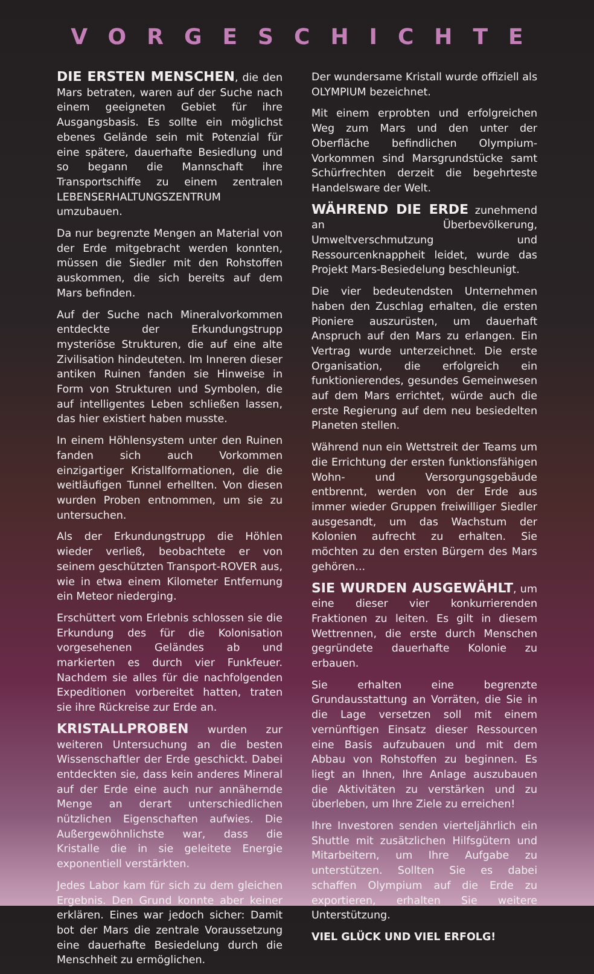VORGESCHICHTE
DIE ERSTEN MENSCHEN, die den Mars betraten, waren auf der Suche nach einem geeigneten Gebiet für ihre Ausgangsbasis. Es sollte ein möglichst ebenes Gelände sein mit Potenzial für eine spätere, dauerhafte Besiedlung und so begann die Mannschaft ihre Transportschiffe zu einem zentralen LEBENSERHALTUNGSZENTRUM umzubauen.
Da nur begrenzte Mengen an Material von der Erde mitgebracht werden konnten, müssen die Siedler mit den Rohstoffen auskommen, die sich bereits auf dem Mars befinden.
Auf der Suche nach Mineralvorkommen entdeckte der Erkundungstrupp mysteriöse Strukturen, die auf eine alte Zivilisation hindeuteten. Im Inneren dieser antiken Ruinen fanden sie Hinweise in Form von Strukturen und Symbolen, die auf intelligentes Leben schließen lassen, das hier existiert haben musste.
In einem Höhlensystem unter den Ruinen fanden sich auch Vorkommen einzigartiger Kristallformationen, die die weitläufigen Tunnel erhellten. Von diesen wurden Proben entnommen, um sie zu untersuchen.
Als der Erkundungstrupp die Höhlen wieder verließ, beobachtete er von seinem geschützten Transport-ROVER aus, wie in etwa einem Kilometer Entfernung ein Meteor niederging.
Erschüttert vom Erlebnis schlossen sie die Erkundung des für die Kolonisation vorgesehenen Geländes ab und markierten es durch vier Funkfeuer. Nachdem sie alles für die nachfolgenden Expeditionen vorbereitet hatten, traten sie ihre Rückreise zur Erde an.
KRISTALLPROBEN wurden zur weiteren Untersuchung an die besten Wissenschaftler der Erde geschickt. Dabei entdeckten sie, dass kein anderes Mineral auf der Erde eine auch nur annähernde Menge an derart unterschiedlichen nützlichen Eigenschaften aufwies. Die Außergewöhnlichste war, dass die Kristalle die in sie geleitete Energie exponentiell verstärkten.
Jedes Labor kam für sich zu dem gleichen Ergebnis. Den Grund konnte aber keiner erklären. Eines war jedoch sicher: Damit bot der Mars die zentrale Voraussetzung eine dauerhafte Besiedelung durch die Menschheit zu ermöglichen.
Der wundersame Kristall wurde offiziell als OLYMPIUM bezeichnet.
Mit einem erprobten und erfolgreichen Weg zum Mars und den unter der Oberfläche befindlichen Olympium-Vorkommen sind Marsgrundstücke samt Schürfrechten derzeit die begehrteste Handelsware der Welt.
WÄHREND DIE ERDE zunehmend an Überbevölkerung, Umweltverschmutzung und Ressourcenknappheit leidet, wurde das Projekt Mars-Besiedelung beschleunigt.
Die vier bedeutendsten Unternehmen haben den Zuschlag erhalten, die ersten Pioniere auszurüsten, um dauerhaft Anspruch auf den Mars zu erlangen. Ein Vertrag wurde unterzeichnet. Die erste Organisation, die erfolgreich ein funktionierendes, gesundes Gemeinwesen auf dem Mars errichtet, würde auch die erste Regierung auf dem neu besiedelten Planeten stellen.
Während nun ein Wettstreit der Teams um die Errichtung der ersten funktionsfähigen Wohn- und Versorgungsgebäude entbrennt, werden von der Erde aus immer wieder Gruppen freiwilliger Siedler ausgesandt, um das Wachstum der Kolonien aufrecht zu erhalten. Sie möchten zu den ersten Bürgern des Mars gehören...
SIE WURDEN AUSGEWÄHLT, um eine dieser vier konkurrierenden Fraktionen zu leiten. Es gilt in diesem Wettrennen, die erste durch Menschen gegründete dauerhafte Kolonie zu erbauen.
Sie erhalten eine begrenzte Grundausstattung an Vorräten, die Sie in die Lage versetzen soll mit einem vernünftigen Einsatz dieser Ressourcen eine Basis aufzubauen und mit dem Abbau von Rohstoffen zu beginnen. Es liegt an Ihnen, Ihre Anlage auszubauen die Aktivitäten zu verstärken und zu überleben, um Ihre Ziele zu erreichen!
Ihre Investoren senden vierteljährlich ein Shuttle mit zusätzlichen Hilfsgütern und Mitarbeitern, um Ihre Aufgabe zu unterstützen. Sollten Sie es dabei schaffen Olympium auf die Erde zu exportieren, erhalten Sie weitere Unterstützung.
VIEL GLÜCK UND VIEL ERFOLG!